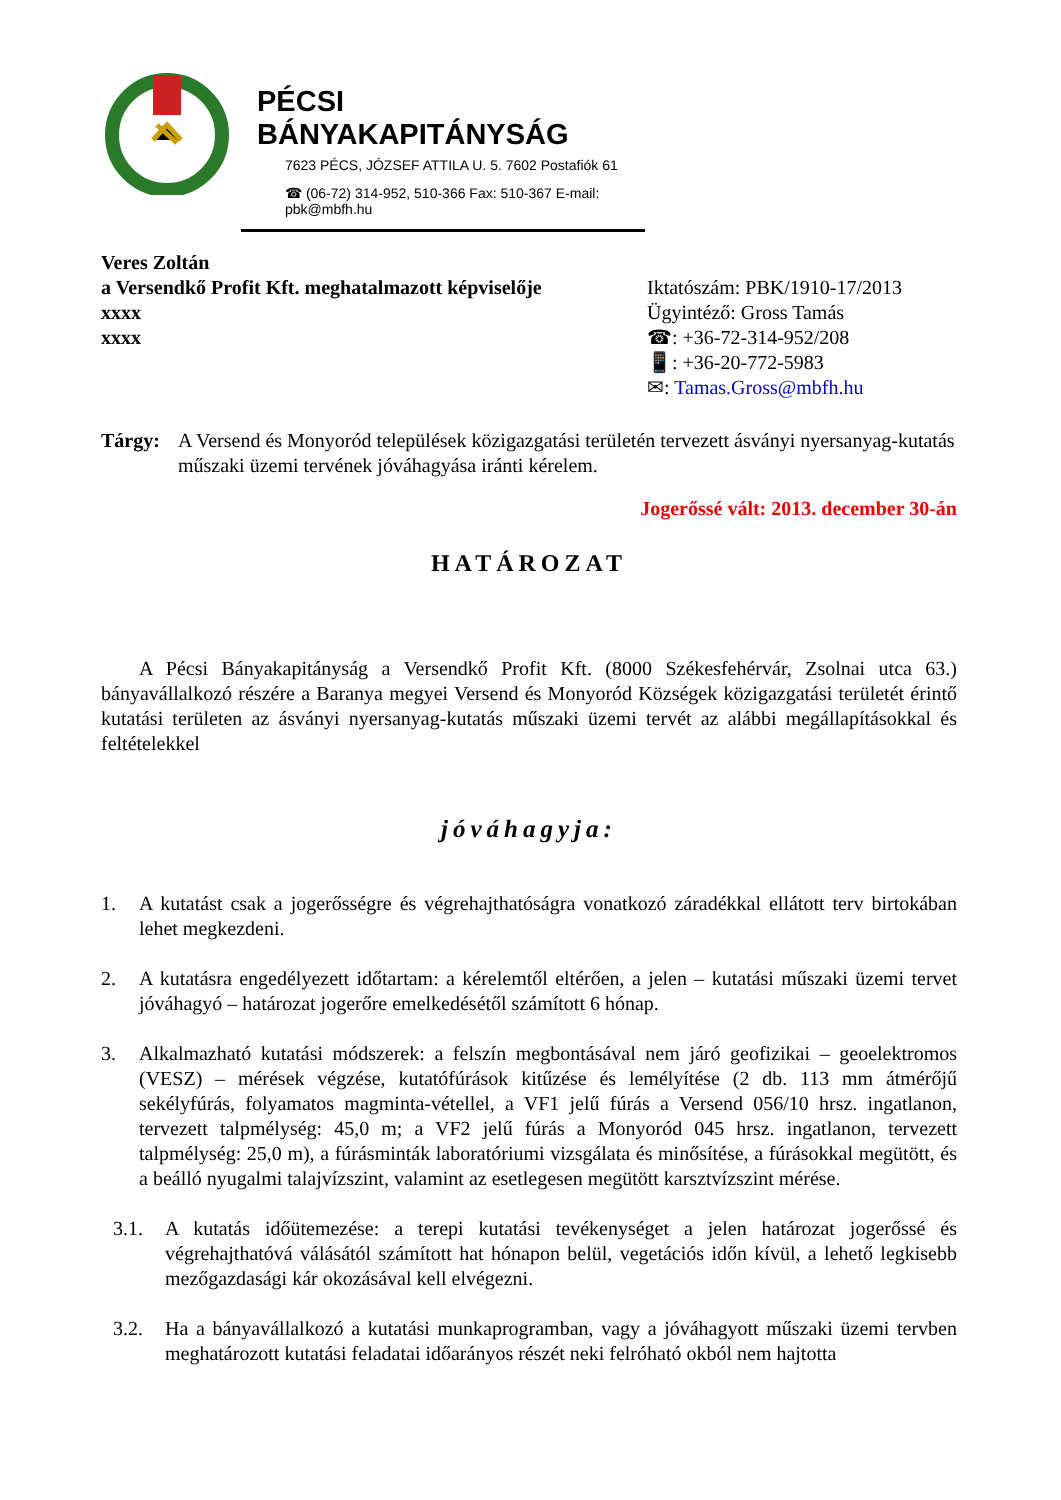PÉCSI BÁNYAKAPITÁNYSÁG
7623 PÉCS, JÓZSEF ATTILA U. 5. 7602 Postafiók 61
☎ (06-72) 314-952, 510-366 Fax: 510-367 E-mail: pbk@mbfh.hu
Veres Zoltán
a Versendkő Profit Kft. meghatalmazott képviselője
xxxx
xxxx
Iktatószám: PBK/1910-17/2013
Ügyintéző: Gross Tamás
☎: +36-72-314-952/208
📱: +36-20-772-5983
✉: Tamas.Gross@mbfh.hu
Tárgy: A Versend és Monyoród települések közigazgatási területén tervezett ásványi nyersanyag-kutatás műszaki üzemi tervének jóváhagyása iránti kérelem.
Jogerőssé vált: 2013. december 30-án
HATÁROZAT
A Pécsi Bányakapitányság a Versendkő Profit Kft. (8000 Székesfehérvár, Zsolnai utca 63.) bányavállalkozó részére a Baranya megyei Versend és Monyoród Községek közigazgatási területét érintő kutatási területen az ásványi nyersanyag-kutatás műszaki üzemi tervét az alábbi megállapításokkal és feltételekkel
jóváhagyja:
1. A kutatást csak a jogerősségre és végrehajthatóságra vonatkozó záradékkal ellátott terv birtokában lehet megkezdeni.
2. A kutatásra engedélyezett időtartam: a kérelemtől eltérően, a jelen – kutatási műszaki üzemi tervet jóváhagyó – határozat jogerőre emelkedésétől számított 6 hónap.
3. Alkalmazható kutatási módszerek: a felszín megbontásával nem járó geofizikai – geoelektromos (VESZ) – mérések végzése, kutatófúrások kitűzése és lemélyítése (2 db. 113 mm átmérőjű sekélyfúrás, folyamatos magminta-vétellel, a VF1 jelű fúrás a Versend 056/10 hrsz. ingatlanon, tervezett talpmélység: 45,0 m; a VF2 jelű fúrás a Monyoród 045 hrsz. ingatlanon, tervezett talpmélység: 25,0 m), a fúrásminták laboratóriumi vizsgálata és minősítése, a fúrásokkal megütött, és a beálló nyugalmi talajvízszint, valamint az esetlegesen megütött karsztvízszint mérése.
3.1. A kutatás időütemezése: a terepi kutatási tevékenységet a jelen határozat jogerőssé és végrehajthatóvá válásától számított hat hónapon belül, vegetációs időn kívül, a lehető legkisebb mezőgazdasági kár okozásával kell elvégezni.
3.2. Ha a bányavállalkozó a kutatási munkaprogramban, vagy a jóváhagyott műszaki üzemi tervben meghatározott kutatási feladatai időarányos részét neki felróható okból nem hajtotta